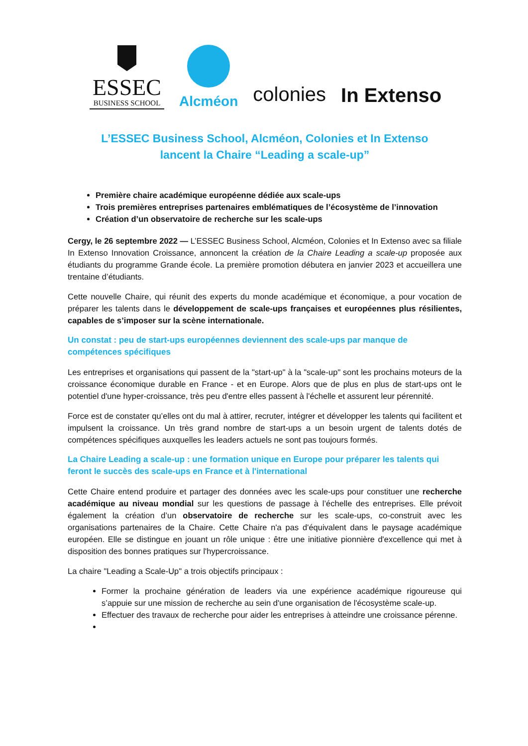ESSEC
BUSINESS SCHOOL
Alcméon
colonies
In Extenso
L’ESSEC Business School, Alcméon, Colonies et In Extenso
lancent la Chaire “Leading a scale-up”
Première chaire académique européenne dédiée aux scale-ups
Trois premières entreprises partenaires emblématiques de l’écosystème de l’innovation
Création d’un observatoire de recherche sur les scale-ups
Cergy, le 26 septembre 2022 — L’ESSEC Business School, Alcméon, Colonies et In Extenso avec sa filiale In Extenso Innovation Croissance, annoncent la création de la Chaire Leading a scale-up proposée aux étudiants du programme Grande école. La première promotion débutera en janvier 2023 et accueillera une trentaine d’étudiants.
Cette nouvelle Chaire, qui réunit des experts du monde académique et économique, a pour vocation de préparer les talents dans le développement de scale-ups françaises et européennes plus résilientes, capables de s’imposer sur la scène internationale.
Un constat : peu de start-ups européennes deviennent des scale-ups par manque de compétences spécifiques
Les entreprises et organisations qui passent de la "start-up" à la "scale-up" sont les prochains moteurs de la croissance économique durable en France - et en Europe. Alors que de plus en plus de start-ups ont le potentiel d'une hyper-croissance, très peu d'entre elles passent à l'échelle et assurent leur pérennité.
Force est de constater qu’elles ont du mal à attirer, recruter, intégrer et développer les talents qui facilitent et impulsent la croissance. Un très grand nombre de start-ups a un besoin urgent de talents dotés de compétences spécifiques auxquelles les leaders actuels ne sont pas toujours formés.
La Chaire Leading a scale-up : une formation unique en Europe pour préparer les talents qui feront le succès des scale-ups en France et à l'international
Cette Chaire entend produire et partager des données avec les scale-ups pour constituer une recherche académique au niveau mondial sur les questions de passage à l’échelle des entreprises. Elle prévoit également la création d’un observatoire de recherche sur les scale-ups, co-construit avec les organisations partenaires de la Chaire. Cette Chaire n'a pas d'équivalent dans le paysage académique européen. Elle se distingue en jouant un rôle unique : être une initiative pionnière d'excellence qui met à disposition des bonnes pratiques sur l'hypercroissance.
La chaire "Leading a Scale-Up" a trois objectifs principaux :
Former la prochaine génération de leaders via une expérience académique rigoureuse qui s’appuie sur une mission de recherche au sein d'une organisation de l'écosystème scale-up.
Effectuer des travaux de recherche pour aider les entreprises à atteindre une croissance pérenne.